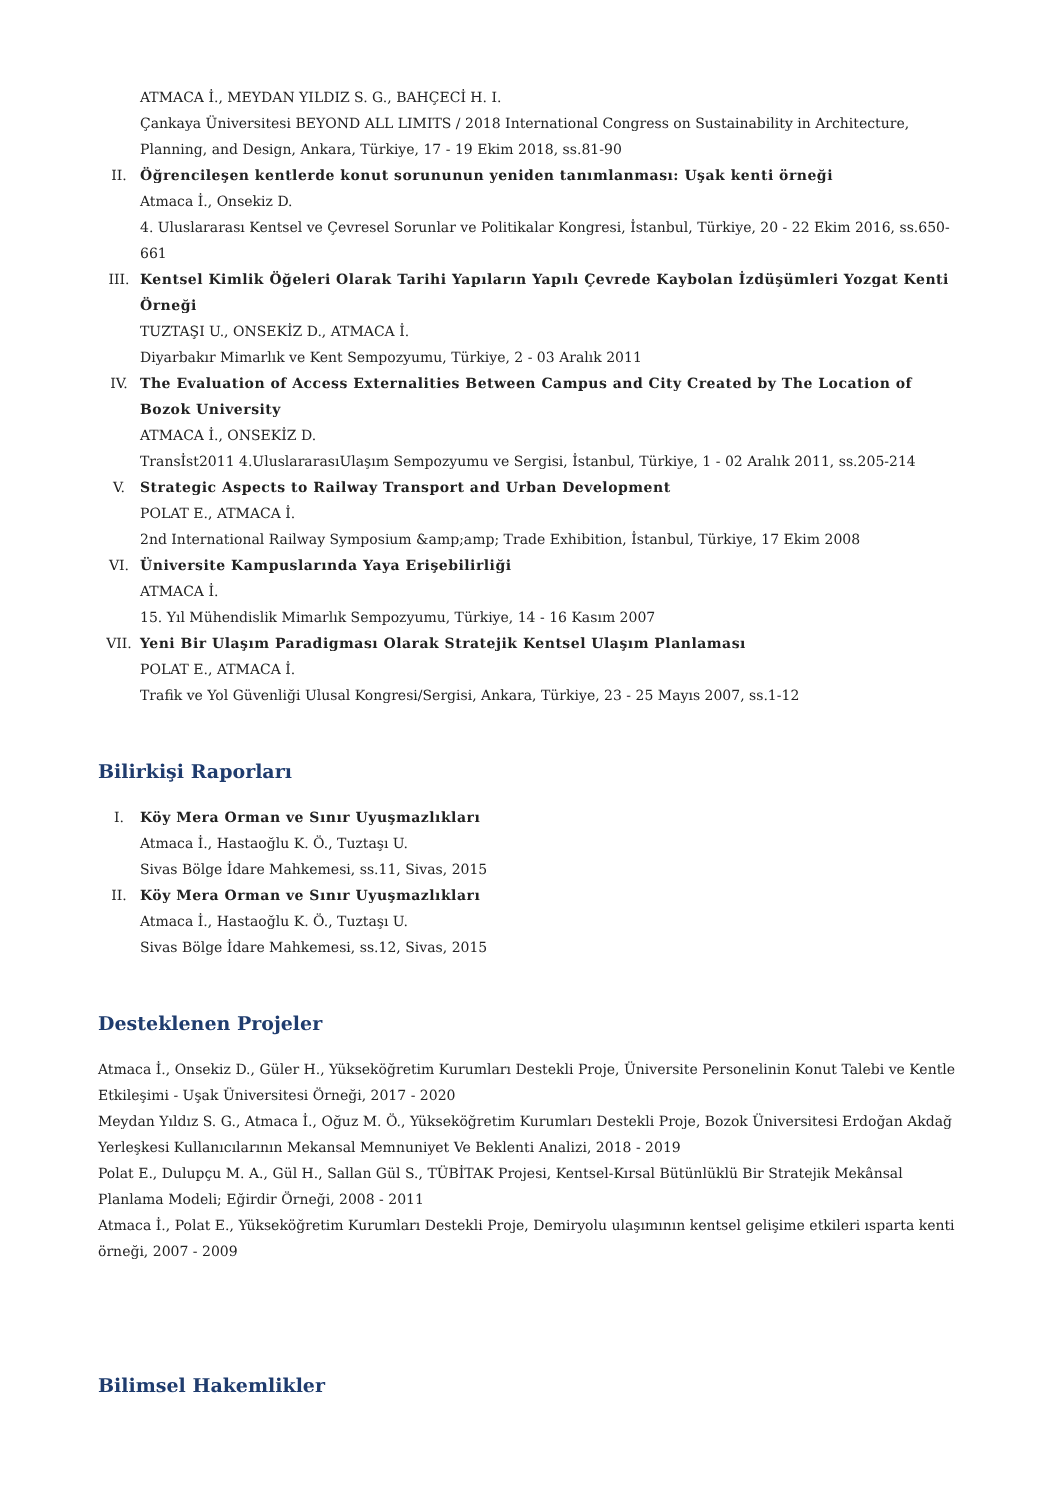ATMACA İ., MEYDAN YILDIZ S. G., BAHÇECİ H. I.
Çankaya Üniversitesi BEYOND ALL LIMITS / 2018 International Congress on Sustainability in Architecture, Planning, and Design, Ankara, Türkiye, 17 - 19 Ekim 2018, ss.81-90
II. Öğrencileşen kentlerde konut sorununun yeniden tanımlanması: Uşak kenti örneği
Atmaca İ., Onsekiz D.
4. Uluslararası Kentsel ve Çevresel Sorunlar ve Politikalar Kongresi, İstanbul, Türkiye, 20 - 22 Ekim 2016, ss.650-661
III. Kentsel Kimlik Öğeleri Olarak Tarihi Yapıların Yapılı Çevrede Kaybolan İzdüşümleri Yozgat Kenti Örneği
TUZTAŞI U., ONSEKİZ D., ATMACA İ.
Diyarbakır Mimarlık ve Kent Sempozyumu, Türkiye, 2 - 03 Aralık 2011
IV. The Evaluation of Access Externalities Between Campus and City Created by The Location of Bozok University
ATMACA İ., ONSEKİZ D.
Transİst2011 4.UluslararasıUlaşım Sempozyumu ve Sergisi, İstanbul, Türkiye, 1 - 02 Aralık 2011, ss.205-214
V. Strategic Aspects to Railway Transport and Urban Development
POLAT E., ATMACA İ.
2nd International Railway Symposium &amp;amp; Trade Exhibition, İstanbul, Türkiye, 17 Ekim 2008
VI. Üniversite Kampuslarında Yaya Erişebilirliği
ATMACA İ.
15. Yıl Mühendislik Mimarlık Sempozyumu, Türkiye, 14 - 16 Kasım 2007
VII. Yeni Bir Ulaşım Paradigması Olarak Stratejik Kentsel Ulaşım Planlaması
POLAT E., ATMACA İ.
Trafik ve Yol Güvenliği Ulusal Kongresi/Sergisi, Ankara, Türkiye, 23 - 25 Mayıs 2007, ss.1-12
Bilirkişi Raporları
I. Köy Mera Orman ve Sınır Uyuşmazlıkları
Atmaca İ., Hastaoğlu K. Ö., Tuztaşı U.
Sivas Bölge İdare Mahkemesi, ss.11, Sivas, 2015
II. Köy Mera Orman ve Sınır Uyuşmazlıkları
Atmaca İ., Hastaoğlu K. Ö., Tuztaşı U.
Sivas Bölge İdare Mahkemesi, ss.12, Sivas, 2015
Desteklenen Projeler
Atmaca İ., Onsekiz D., Güler H., Yükseköğretim Kurumları Destekli Proje, Üniversite Personelinin Konut Talebi ve Kentle Etkileşimi - Uşak Üniversitesi Örneği, 2017 - 2020
Meydan Yıldız S. G., Atmaca İ., Oğuz M. Ö., Yükseköğretim Kurumları Destekli Proje, Bozok Üniversitesi Erdoğan Akdağ Yerleşkesi Kullanıcılarının Mekansal Memnuniyet Ve Beklenti Analizi, 2018 - 2019
Polat E., Dulupçu M. A., Gül H., Sallan Gül S., TÜBİTAK Projesi, Kentsel-Kırsal Bütünlüklü Bir Stratejik Mekânsal Planlama Modeli; Eğirdir Örneği, 2008 - 2011
Atmaca İ., Polat E., Yükseköğretim Kurumları Destekli Proje, Demiryolu ulaşımının kentsel gelişime etkileri ısparta kenti örneği, 2007 - 2009
Bilimsel Hakemlikler